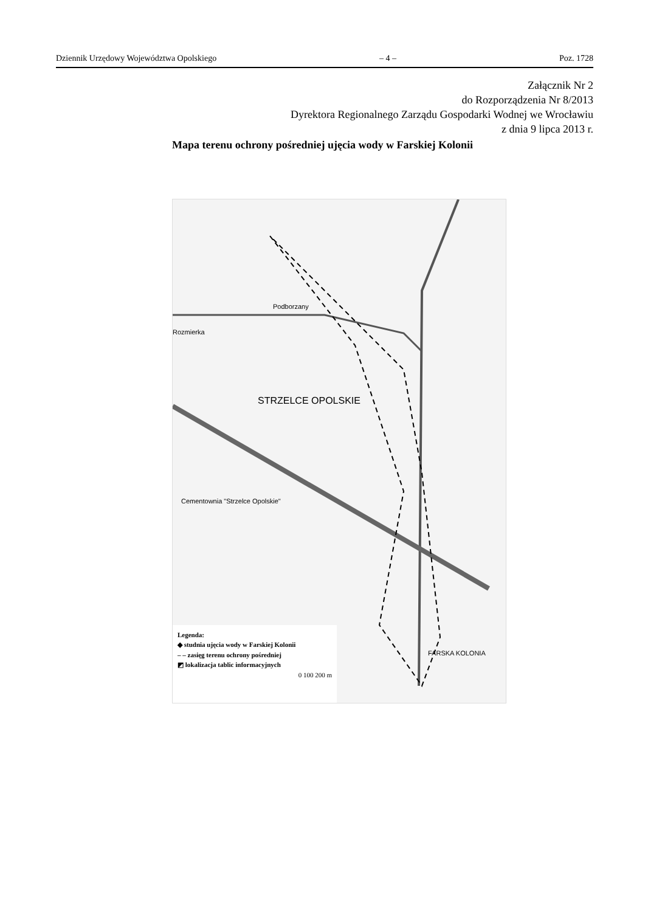Dziennik Urzędowy Województwa Opolskiego – 4 – Poz. 1728
Załącznik Nr 2
do Rozporządzenia Nr 8/2013
Dyrektora Regionalnego Zarządu Gospodarki Wodnej we Wrocławiu
z dnia 9 lipca 2013 r.
Mapa terenu ochrony pośredniej ujęcia wody w Farskiej Kolonii
Rozmierka
Podborzany
STRZELCE OPOLSKIE
Cementownia "Strzelce Opolskie"
FARSKA KOLONIA
Legenda:
◆ studnia ujęcia wody w Farskiej Kolonii
– – zasięg terenu ochrony pośredniej
◩ lokalizacja tablic informacyjnych
0 100 200 m